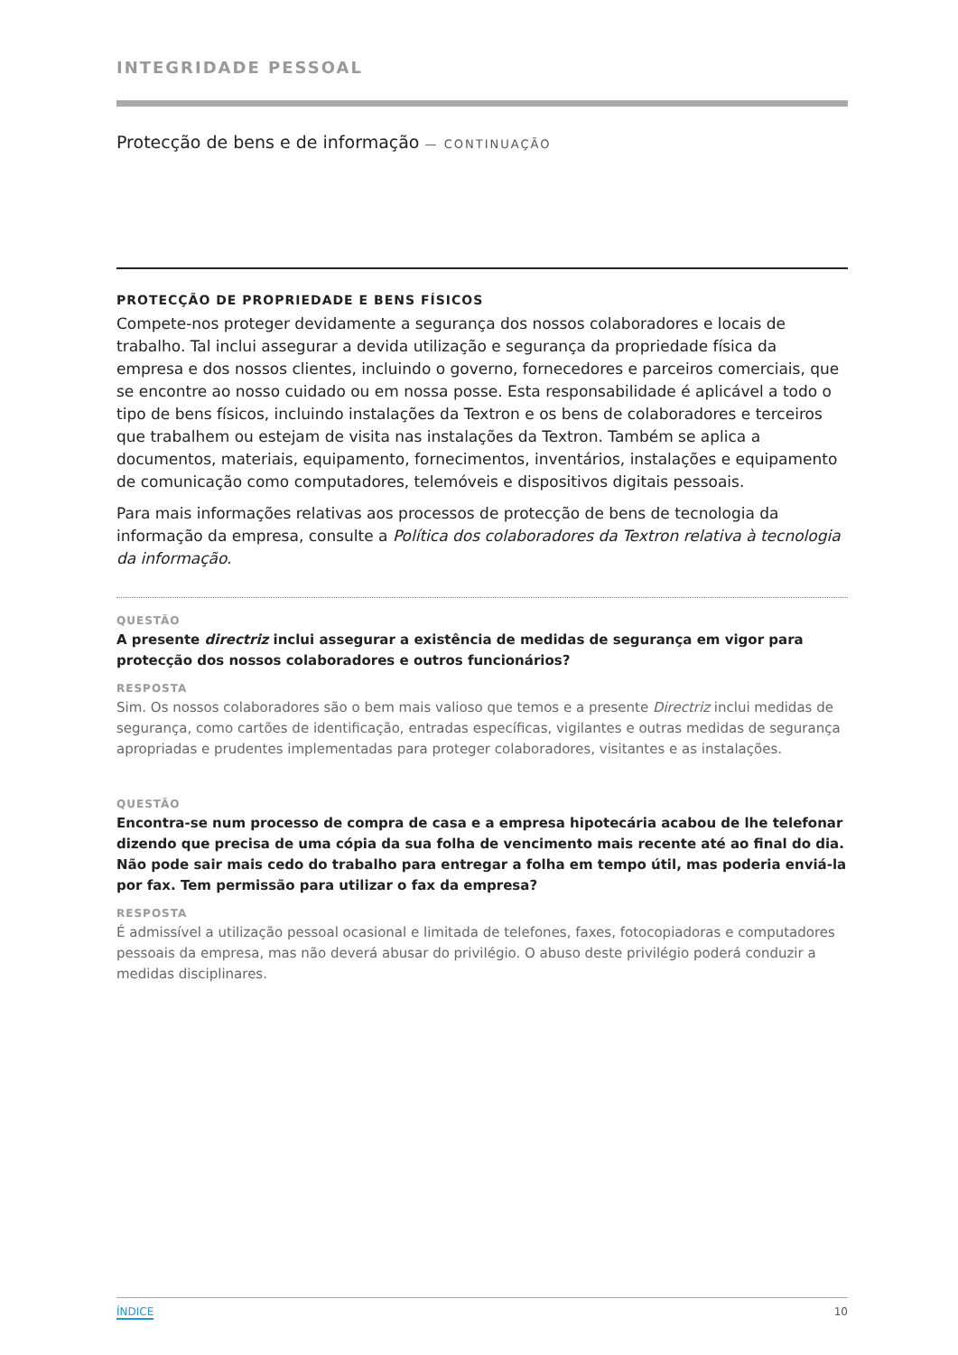INTEGRIDADE PESSOAL
Protecção de bens e de informação — CONTINUAÇÃO
PROTECÇÃO DE PROPRIEDADE E BENS FÍSICOS
Compete-nos proteger devidamente a segurança dos nossos colaboradores e locais de trabalho. Tal inclui assegurar a devida utilização e segurança da propriedade física da empresa e dos nossos clientes, incluindo o governo, fornecedores e parceiros comerciais, que se encontre ao nosso cuidado ou em nossa posse. Esta responsabilidade é aplicável a todo o tipo de bens físicos, incluindo instalações da Textron e os bens de colaboradores e terceiros que trabalhem ou estejam de visita nas instalações da Textron. Também se aplica a documentos, materiais, equipamento, fornecimentos, inventários, instalações e equipamento de comunicação como computadores, telemóveis e dispositivos digitais pessoais.
Para mais informações relativas aos processos de protecção de bens de tecnologia da informação da empresa, consulte a Política dos colaboradores da Textron relativa à tecnologia da informação.
QUESTÃO
A presente directriz inclui assegurar a existência de medidas de segurança em vigor para protecção dos nossos colaboradores e outros funcionários?
RESPOSTA
Sim. Os nossos colaboradores são o bem mais valioso que temos e a presente Directriz inclui medidas de segurança, como cartões de identificação, entradas específicas, vigilantes e outras medidas de segurança apropriadas e prudentes implementadas para proteger colaboradores, visitantes e as instalações.
QUESTÃO
Encontra-se num processo de compra de casa e a empresa hipotecária acabou de lhe telefonar dizendo que precisa de uma cópia da sua folha de vencimento mais recente até ao final do dia. Não pode sair mais cedo do trabalho para entregar a folha em tempo útil, mas poderia enviá-la por fax. Tem permissão para utilizar o fax da empresa?
RESPOSTA
É admissível a utilização pessoal ocasional e limitada de telefones, faxes, fotocopiadoras e computadores pessoais da empresa, mas não deverá abusar do privilégio. O abuso deste privilégio poderá conduzir a medidas disciplinares.
ÍNDICE 10